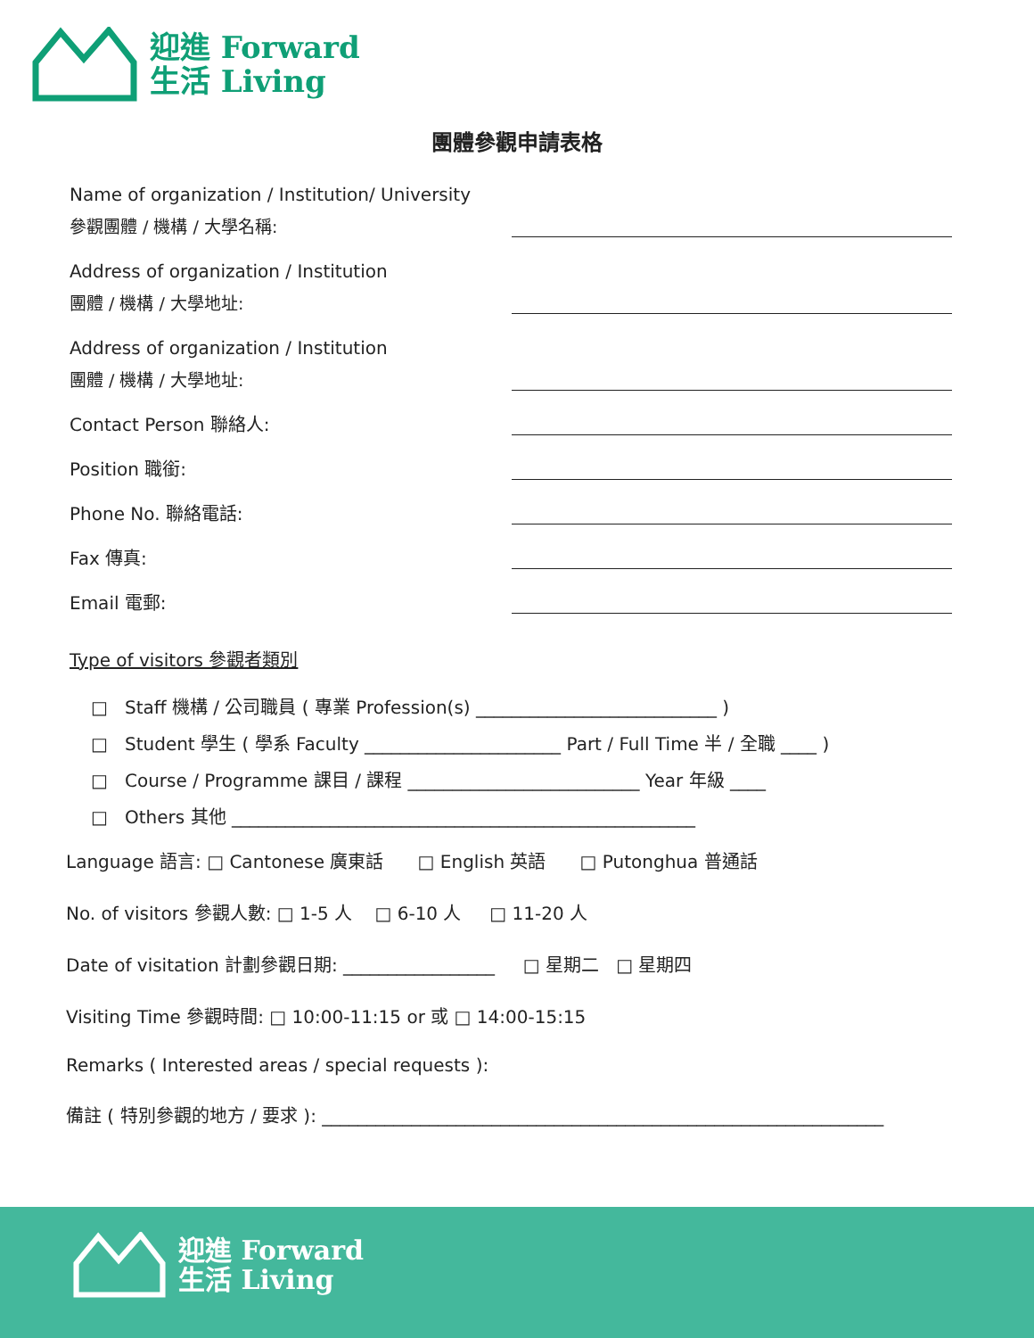迎進 Forward
生活 Living
團體參觀申請表格
Name of organization / Institution/ University
參觀團體 / 機構 / 大學名稱:
Address of organization / Institution
團體 / 機構 / 大學地址:
Address of organization / Institution
團體 / 機構 / 大學地址:
Contact Person 聯絡人:
Position 職銜:
Phone No. 聯絡電話:
Fax 傳真:
Email 電郵:
Type of visitors 參觀者類別
□ Staff 機構 / 公司職員 ( 專業 Profession(s) ___________________________ )
□ Student 學生 ( 學系 Faculty ______________________ Part / Full Time 半 / 全職 ____ )
□ Course / Programme 課目 / 課程 __________________________ Year 年級 ____
□ Others 其他 ____________________________________________________
Language 語言: □ Cantonese 廣東話 □ English 英語 □ Putonghua 普通話
No. of visitors 參觀人數: □ 1-5 人 □ 6-10 人 □ 11-20 人
Date of visitation 計劃參觀日期: _________________ □ 星期二 □ 星期四
Visiting Time 參觀時間: □ 10:00-11:15 or 或 □ 14:00-15:15
Remarks ( Interested areas / special requests ):
備註 ( 特別參觀的地方 / 要求 ): _______________________________________________________________
迎進 Forward
生活 Living